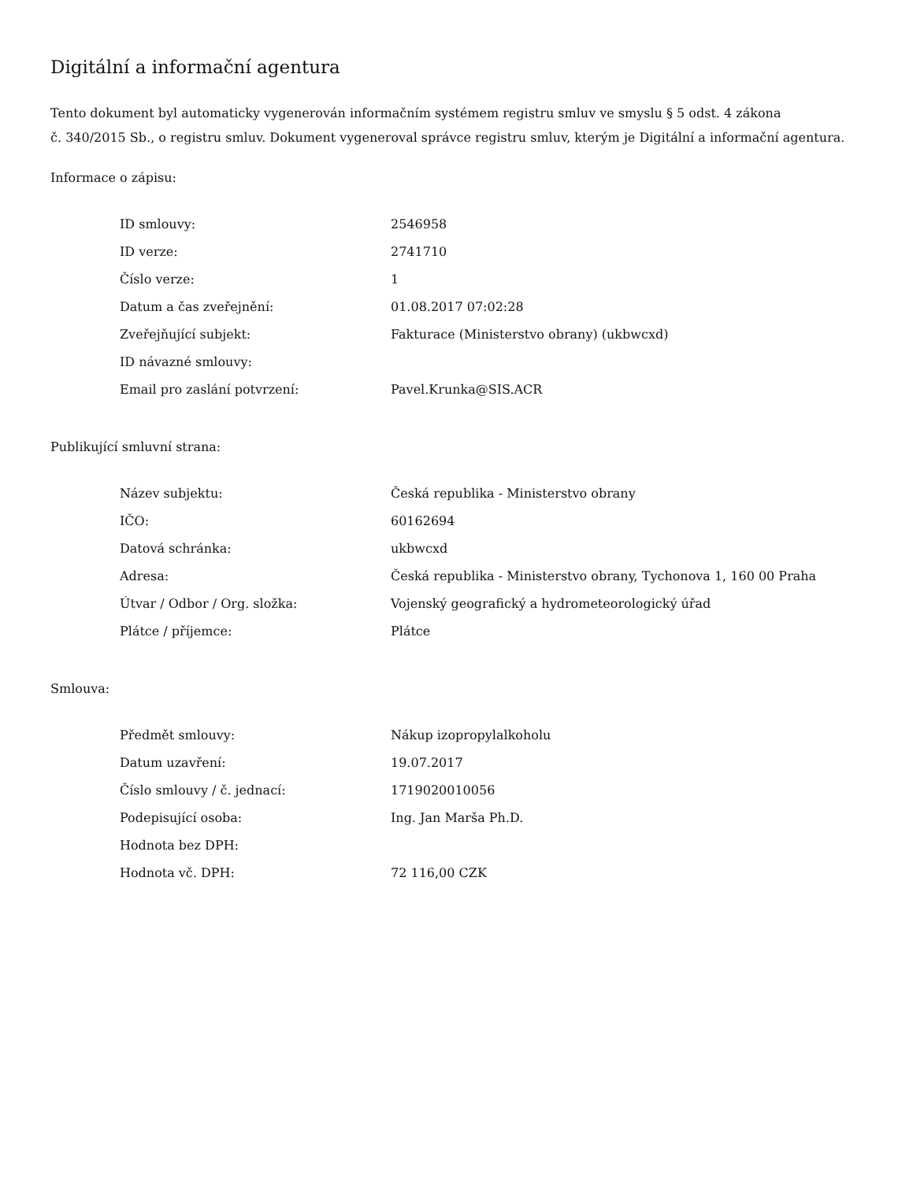Digitální a informační agentura
Tento dokument byl automaticky vygenerován informačním systémem registru smluv ve smyslu § 5 odst. 4 zákona
č. 340/2015 Sb., o registru smluv. Dokument vygeneroval správce registru smluv, kterým je Digitální a informační agentura.
Informace o zápisu:
| ID smlouvy: | 2546958 |
| ID verze: | 2741710 |
| Číslo verze: | 1 |
| Datum a čas zveřejnění: | 01.08.2017 07:02:28 |
| Zveřejňující subjekt: | Fakturace (Ministerstvo obrany) (ukbwcxd) |
| ID návazné smlouvy: | |
| Email pro zaslání potvrzení: | Pavel.Krunka@SIS.ACR |
Publikující smluvní strana:
| Název subjektu: | Česká republika - Ministerstvo obrany |
| IČO: | 60162694 |
| Datová schránka: | ukbwcxd |
| Adresa: | Česká republika - Ministerstvo obrany, Tychonova 1, 160 00 Praha |
| Útvar / Odbor / Org. složka: | Vojenský geografický a hydrometeorologický úřad |
| Plátce / příjemce: | Plátce |
Smlouva:
| Předmět smlouvy: | Nákup izopropylalkoholu |
| Datum uzavření: | 19.07.2017 |
| Číslo smlouvy / č. jednací: | 1719020010056 |
| Podepisující osoba: | Ing. Jan Marša Ph.D. |
| Hodnota bez DPH: | |
| Hodnota vč. DPH: | 72 116,00 CZK |